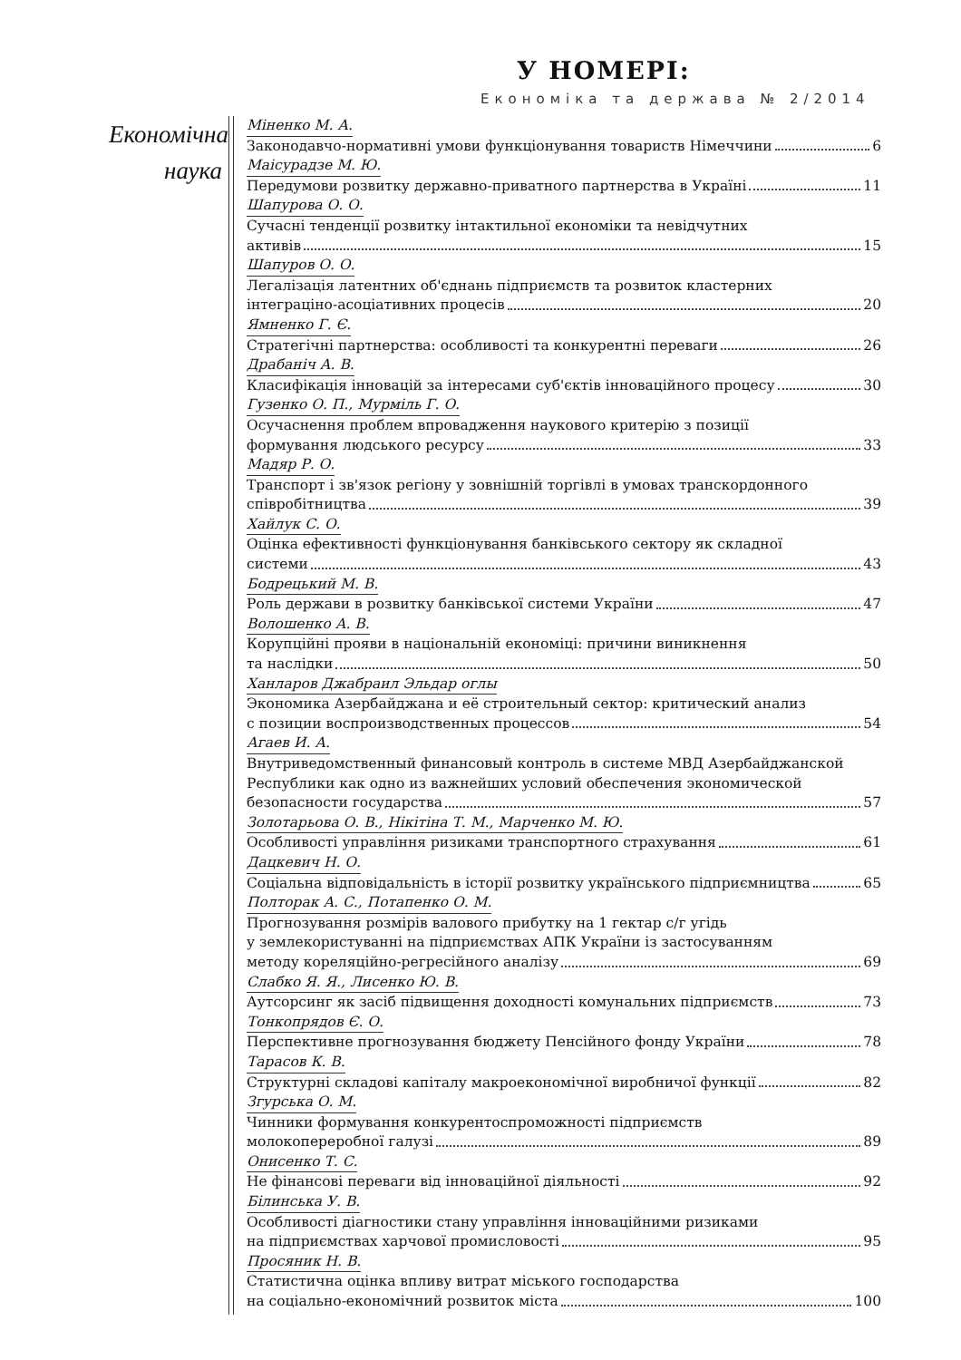У НОМЕРІ:
Економіка та держава № 2/2014
Економічна
наука
Міненко М. А.
Законодавчо-нормативні умови функціонування товариств Німеччини 6
Маісурадзе М. Ю.
Передумови розвитку державно-приватного партнерства в Україні 11
Шапурова О. О.
Сучасні тенденції розвитку інтактильної економіки та невідчутних
активів 15
Шапуров О. О.
Легалізація латентних об'єднань підприємств та розвиток кластерних
інтеграціно-асоціативних процесів 20
Ямненко Г. Є.
Стратегічні партнерства: особливості та конкурентні переваги 26
Драбаніч А. В.
Класифікація інновацій за інтересами суб'єктів інноваційного процесу 30
Гузенко О. П., Мурміль Г. О.
Осучаснення проблем впровадження наукового критерію з позиції
формування людського ресурсу 33
Мадяр Р. О.
Транспорт і зв'язок регіону у зовнішній торгівлі в умовах транскордонного
співробітництва 39
Хайлук С. О.
Оцінка ефективності функціонування банківського сектору як складної
системи 43
Бодрецький М. В.
Роль держави в розвитку банківської системи України 47
Волошенко А. В.
Корупційні прояви в національній економіці: причини виникнення
та наслідки 50
Ханларов Джабраил Эльдар оглы
Экономика Азербайджана и её строительный сектор: критический анализ
с позиции воспроизводственных процессов 54
Агаев И. А.
Внутриведомственный финансовый контроль в системе МВД Азербайджанской
Республики как одно из важнейших условий обеспечения экономической
безопасности государства 57
Золотарьова О. В., Нікітіна Т. М., Марченко М. Ю.
Особливості управління ризиками транспортного страхування 61
Дацкевич Н. О.
Соціальна відповідальність в історії розвитку українського підприємництва 65
Полторак А. С., Потапенко О. М.
Прогнозування розмірів валового прибутку на 1 гектар с/г угідь
у землекористуванні на підприємствах АПК України із застосуванням
методу кореляційно-регресійного аналізу 69
Слабко Я. Я., Лисенко Ю. В.
Аутсорсинг як засіб підвищення доходності комунальних підприємств 73
Тонкопрядов Є. О.
Перспективне прогнозування бюджету Пенсійного фонду України 78
Тарасов К. В.
Структурні складові капіталу макроекономічної виробничої функції 82
Згурська О. М.
Чинники формування конкурентоспроможності підприємств
молокопереробної галузі 89
Онисенко Т. С.
Не фінансові переваги від інноваційної діяльності 92
Білинська У. В.
Особливості діагностики стану управління інноваційними ризиками
на підприємствах харчової промисловості 95
Просяник Н. В.
Статистична оцінка впливу витрат міського господарства
на соціально-економічний розвиток міста 100